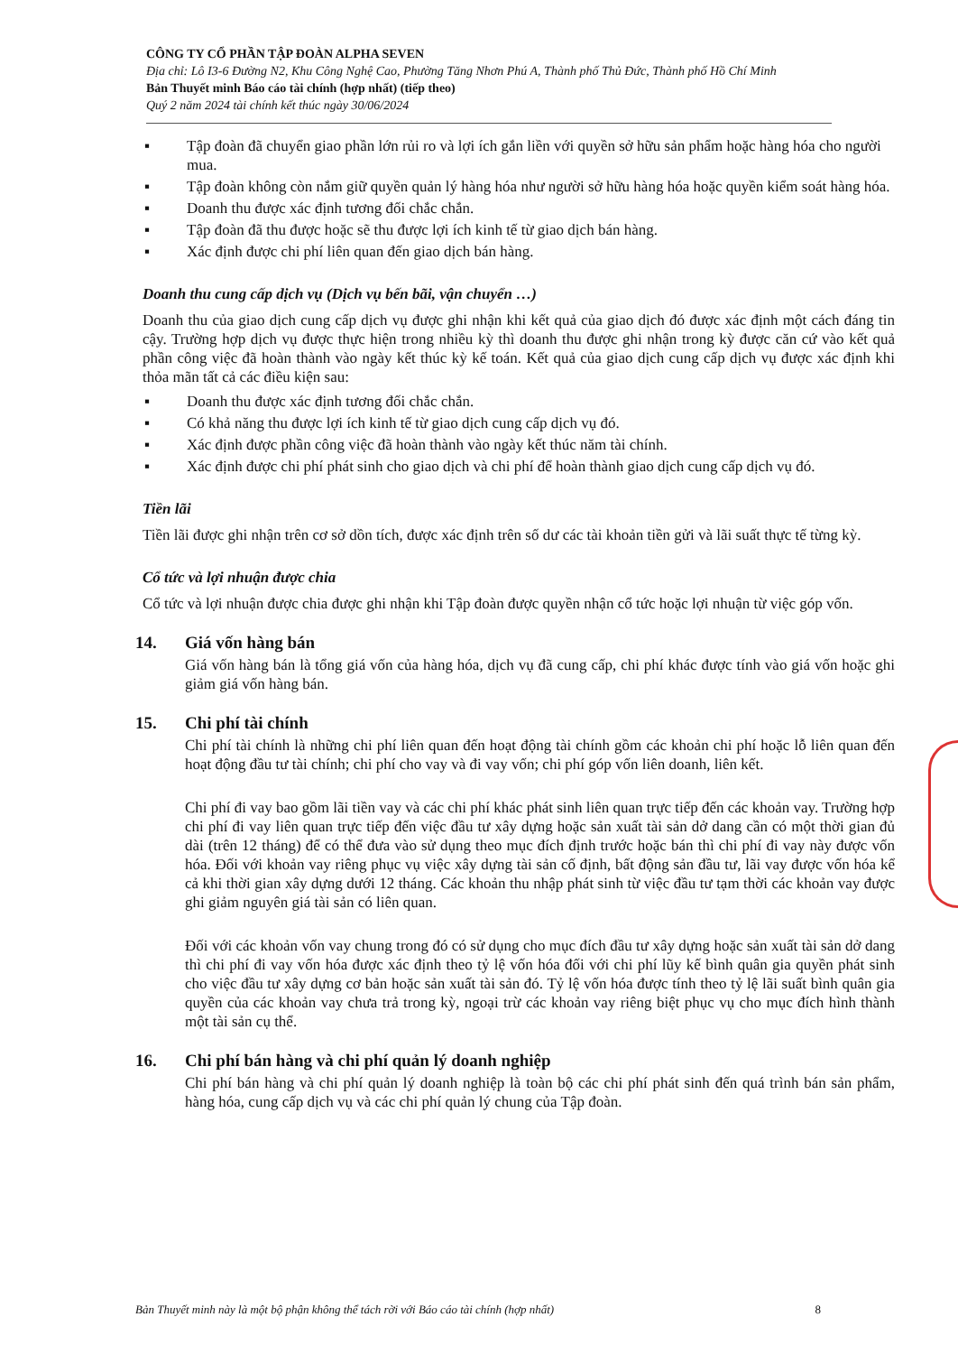CÔNG TY CỔ PHẦN TẬP ĐOÀN ALPHA SEVEN
Địa chỉ: Lô I3-6 Đường N2, Khu Công Nghệ Cao, Phường Tăng Nhơn Phú A, Thành phố Thủ Đức, Thành phố Hồ Chí Minh
Bản Thuyết minh Báo cáo tài chính (hợp nhất) (tiếp theo)
Quý 2 năm 2024 tài chính kết thúc ngày 30/06/2024
▪ Tập đoàn đã chuyển giao phần lớn rủi ro và lợi ích gắn liền với quyền sở hữu sản phẩm hoặc hàng hóa cho người mua.
▪ Tập đoàn không còn nắm giữ quyền quản lý hàng hóa như người sở hữu hàng hóa hoặc quyền kiểm soát hàng hóa.
▪ Doanh thu được xác định tương đối chắc chắn.
▪ Tập đoàn đã thu được hoặc sẽ thu được lợi ích kinh tế từ giao dịch bán hàng.
▪ Xác định được chi phí liên quan đến giao dịch bán hàng.
Doanh thu cung cấp dịch vụ (Dịch vụ bến bãi, vận chuyển …)
Doanh thu của giao dịch cung cấp dịch vụ được ghi nhận khi kết quả của giao dịch đó được xác định một cách đáng tin cậy. Trường hợp dịch vụ được thực hiện trong nhiều kỳ thì doanh thu được ghi nhận trong kỳ được căn cứ vào kết quả phần công việc đã hoàn thành vào ngày kết thúc kỳ kế toán. Kết quả của giao dịch cung cấp dịch vụ được xác định khi thỏa mãn tất cả các điều kiện sau:
▪ Doanh thu được xác định tương đối chắc chắn.
▪ Có khả năng thu được lợi ích kinh tế từ giao dịch cung cấp dịch vụ đó.
▪ Xác định được phần công việc đã hoàn thành vào ngày kết thúc năm tài chính.
▪ Xác định được chi phí phát sinh cho giao dịch và chi phí để hoàn thành giao dịch cung cấp dịch vụ đó.
Tiền lãi
Tiền lãi được ghi nhận trên cơ sở dồn tích, được xác định trên số dư các tài khoản tiền gửi và lãi suất thực tế từng kỳ.
Cổ tức và lợi nhuận được chia
Cổ tức và lợi nhuận được chia được ghi nhận khi Tập đoàn được quyền nhận cổ tức hoặc lợi nhuận từ việc góp vốn.
14. Giá vốn hàng bán
Giá vốn hàng bán là tổng giá vốn của hàng hóa, dịch vụ đã cung cấp, chi phí khác được tính vào giá vốn hoặc ghi giảm giá vốn hàng bán.
15. Chi phí tài chính
Chi phí tài chính là những chi phí liên quan đến hoạt động tài chính gồm các khoản chi phí hoặc lỗ liên quan đến hoạt động đầu tư tài chính; chi phí cho vay và đi vay vốn; chi phí góp vốn liên doanh, liên kết.
Chi phí đi vay bao gồm lãi tiền vay và các chi phí khác phát sinh liên quan trực tiếp đến các khoản vay. Trường hợp chi phí đi vay liên quan trực tiếp đến việc đầu tư xây dựng hoặc sản xuất tài sản dở dang cần có một thời gian đủ dài (trên 12 tháng) để có thể đưa vào sử dụng theo mục đích định trước hoặc bán thì chi phí đi vay này được vốn hóa. Đối với khoản vay riêng phục vụ việc xây dựng tài sản cố định, bất động sản đầu tư, lãi vay được vốn hóa kể cả khi thời gian xây dựng dưới 12 tháng. Các khoản thu nhập phát sinh từ việc đầu tư tạm thời các khoản vay được ghi giảm nguyên giá tài sản có liên quan.
Đối với các khoản vốn vay chung trong đó có sử dụng cho mục đích đầu tư xây dựng hoặc sản xuất tài sản dở dang thì chi phí đi vay vốn hóa được xác định theo tỷ lệ vốn hóa đối với chi phí lũy kế bình quân gia quyền phát sinh cho việc đầu tư xây dựng cơ bản hoặc sản xuất tài sản đó. Tỷ lệ vốn hóa được tính theo tỷ lệ lãi suất bình quân gia quyền của các khoản vay chưa trả trong kỳ, ngoại trừ các khoản vay riêng biệt phục vụ cho mục đích hình thành một tài sản cụ thể.
16. Chi phí bán hàng và chi phí quản lý doanh nghiệp
Chi phí bán hàng và chi phí quản lý doanh nghiệp là toàn bộ các chi phí phát sinh đến quá trình bán sản phẩm, hàng hóa, cung cấp dịch vụ và các chi phí quản lý chung của Tập đoàn.
Bản Thuyết minh này là một bộ phận không thể tách rời với Báo cáo tài chính (hợp nhất) 8